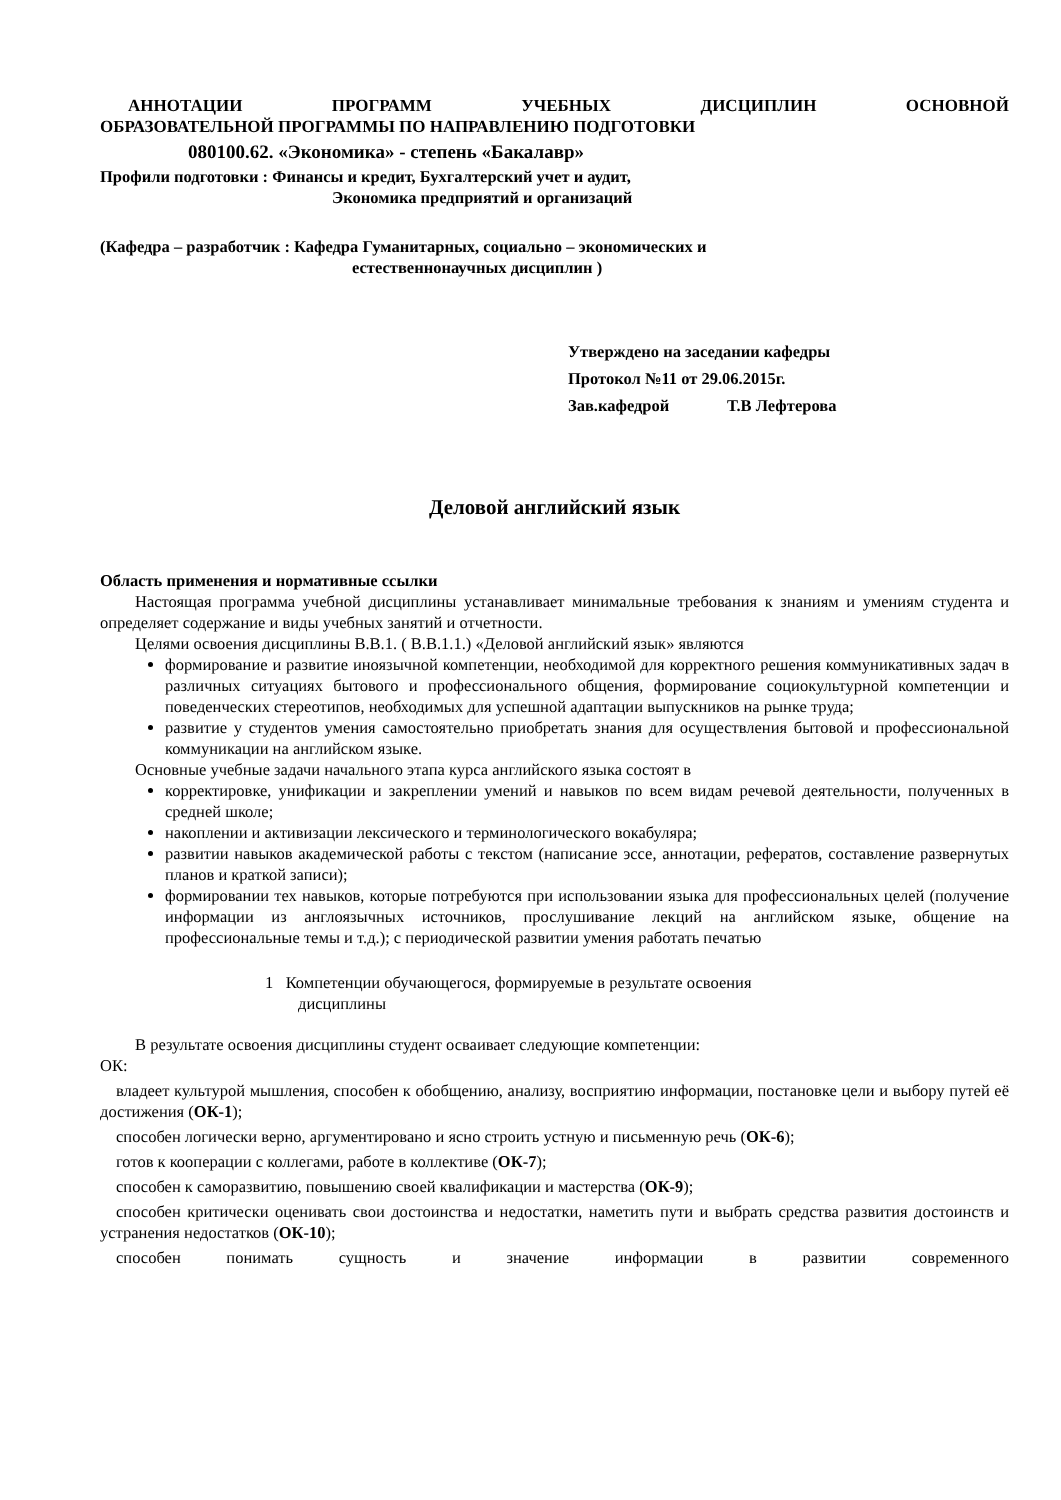АННОТАЦИИ ПРОГРАММ УЧЕБНЫХ ДИСЦИПЛИН ОСНОВНОЙ
ОБРАЗОВАТЕЛЬНОЙ ПРОГРАММЫ ПО НАПРАВЛЕНИЮ ПОДГОТОВКИ
080100.62. «Экономика» - степень «Бакалавр»
Профили подготовки : Финансы и кредит, Бухгалтерский учет и аудит,
Экономика предприятий и организаций
(Кафедра – разработчик : Кафедра Гуманитарных, социально – экономических и
естественнонаучных дисциплин )
Утверждено на заседании кафедры
Протокол №11 от 29.06.2015г.
Зав.кафедрой Т.В Лефтерова
Деловой английский язык
Область применения и нормативные ссылки
Настоящая программа учебной дисциплины устанавливает минимальные требования к знаниям и умениям студента и определяет содержание и виды учебных занятий и отчетности.
Целями освоения дисциплины В.В.1. ( В.В.1.1.) «Деловой английский язык» являются
формирование и развитие иноязычной компетенции, необходимой для корректного решения коммуникативных задач в различных ситуациях бытового и профессионального общения, формирование социокультурной компетенции и поведенческих стереотипов, необходимых для успешной адаптации выпускников на рынке труда;
развитие у студентов умения самостоятельно приобретать знания для осуществления бытовой и профессиональной коммуникации на английском языке.
Основные учебные задачи начального этапа курса английского языка состоят в
корректировке, унификации и закреплении умений и навыков по всем видам речевой деятельности, полученных в средней школе;
накоплении и активизации лексического и терминологического вокабуляра;
развитии навыков академической работы с текстом (написание эссе, аннотации, рефератов, составление развернутых планов и краткой записи);
формировании тех навыков, которые потребуются при использовании языка для профессиональных целей (получение информации из англоязычных источников, прослушивание лекций на английском языке, общение на профессиональные темы и т.д.); с периодической развитии умения работать печатью
1 Компетенции обучающегося, формируемые в результате освоения
дисциплины
В результате освоения дисциплины студент осваивает следующие компетенции:
ОК:
владеет культурой мышления, способен к обобщению, анализу, восприятию информации, постановке цели и выбору путей её достижения (ОК-1);
способен логически верно, аргументировано и ясно строить устную и письменную речь (ОК-6);
готов к кооперации с коллегами, работе в коллективе (ОК-7);
способен к саморазвитию, повышению своей квалификации и мастерства (ОК-9);
способен критически оценивать свои достоинства и недостатки, наметить пути и выбрать средства развития достоинств и устранения недостатков (ОК-10);
способен понимать сущность и значение информации в развитии современного